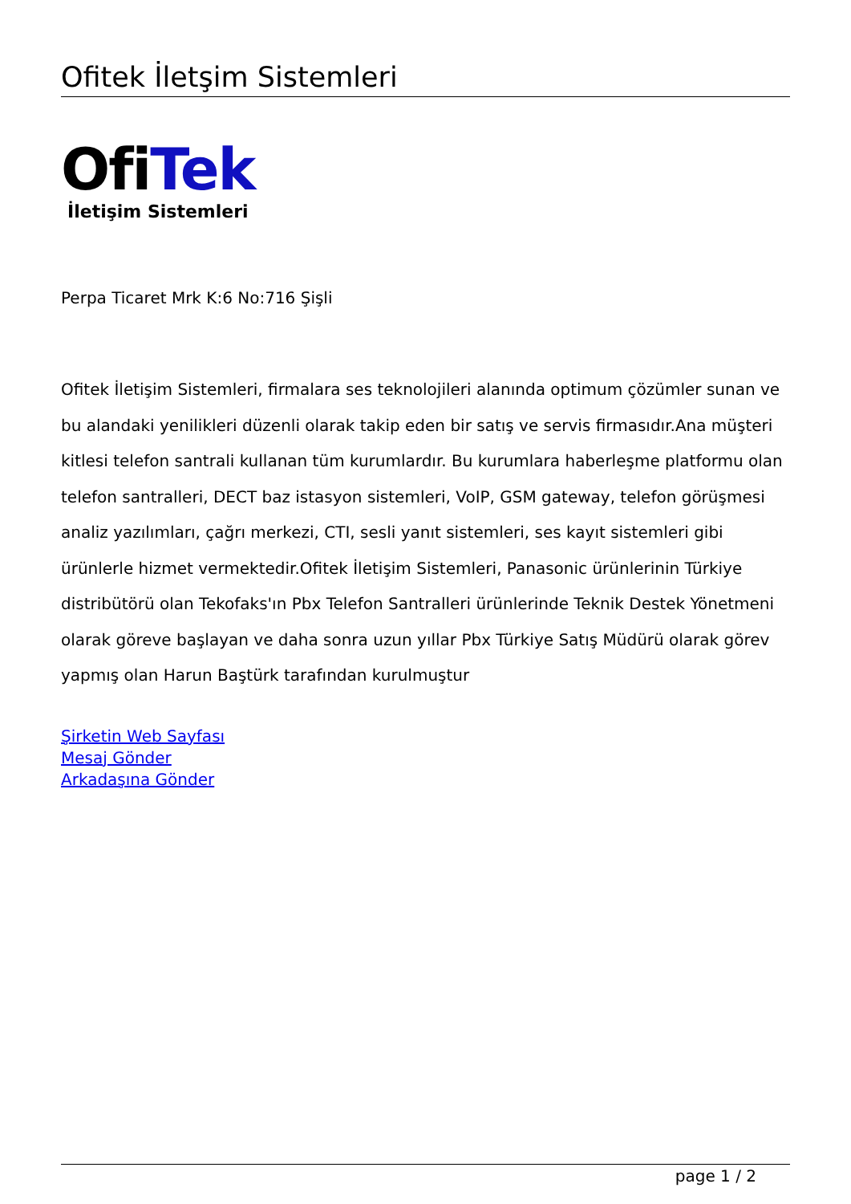Ofitek İletşim Sistemleri
OfiTek
İletişim Sistemleri
Perpa Ticaret Mrk K:6 No:716 Şişli
Ofitek İletişim Sistemleri, firmalara ses teknolojileri alanında optimum çözümler sunan ve bu alandaki yenilikleri düzenli olarak takip eden bir satış ve servis firmasıdır.Ana müşteri kitlesi telefon santrali kullanan tüm kurumlardır. Bu kurumlara haberleşme platformu olan telefon santralleri, DECT baz istasyon sistemleri, VoIP, GSM gateway, telefon görüşmesi analiz yazılımları, çağrı merkezi, CTI, sesli yanıt sistemleri, ses kayıt sistemleri gibi ürünlerle hizmet vermektedir.Ofitek İletişim Sistemleri, Panasonic ürünlerinin Türkiye distribütörü olan Tekofaks'ın Pbx Telefon Santralleri ürünlerinde Teknik Destek Yönetmeni olarak göreve başlayan ve daha sonra uzun yıllar Pbx Türkiye Satış Müdürü olarak görev yapmış olan Harun Baştürk tarafından kurulmuştur
Şirketin Web Sayfası
Mesaj Gönder
Arkadaşına Gönder
page 1 / 2